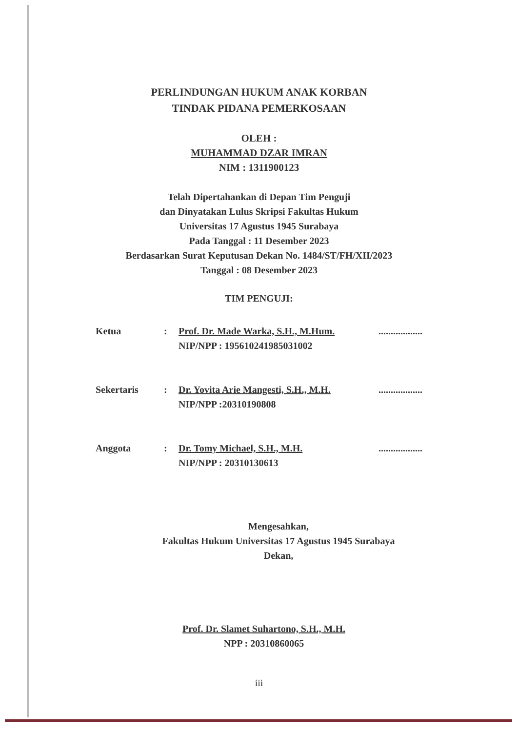PERLINDUNGAN HUKUM ANAK KORBAN
TINDAK PIDANA PEMERKOSAAN
OLEH :
MUHAMMAD DZAR IMRAN
NIM : 1311900123
Telah Dipertahankan di Depan Tim Penguji
dan Dinyatakan Lulus Skripsi Fakultas Hukum
Universitas 17 Agustus 1945 Surabaya
Pada Tanggal : 11 Desember 2023
Berdasarkan Surat Keputusan Dekan No. 1484/ST/FH/XII/2023
Tanggal : 08 Desember 2023
TIM PENGUJI:
Ketua : Prof. Dr. Made Warka, S.H., M.Hum.
NIP/NPP : 195610241985031002
..................
Sekertaris : Dr. Yovita Arie Mangesti, S.H., M.H.
NIP/NPP :20310190808
..................
Anggota : Dr. Tomy Michael, S.H., M.H.
NIP/NPP : 20310130613
..................
Mengesahkan,
Fakultas Hukum Universitas 17 Agustus 1945 Surabaya
Dekan,
Prof. Dr. Slamet Suhartono, S.H., M.H.
NPP : 20310860065
iii